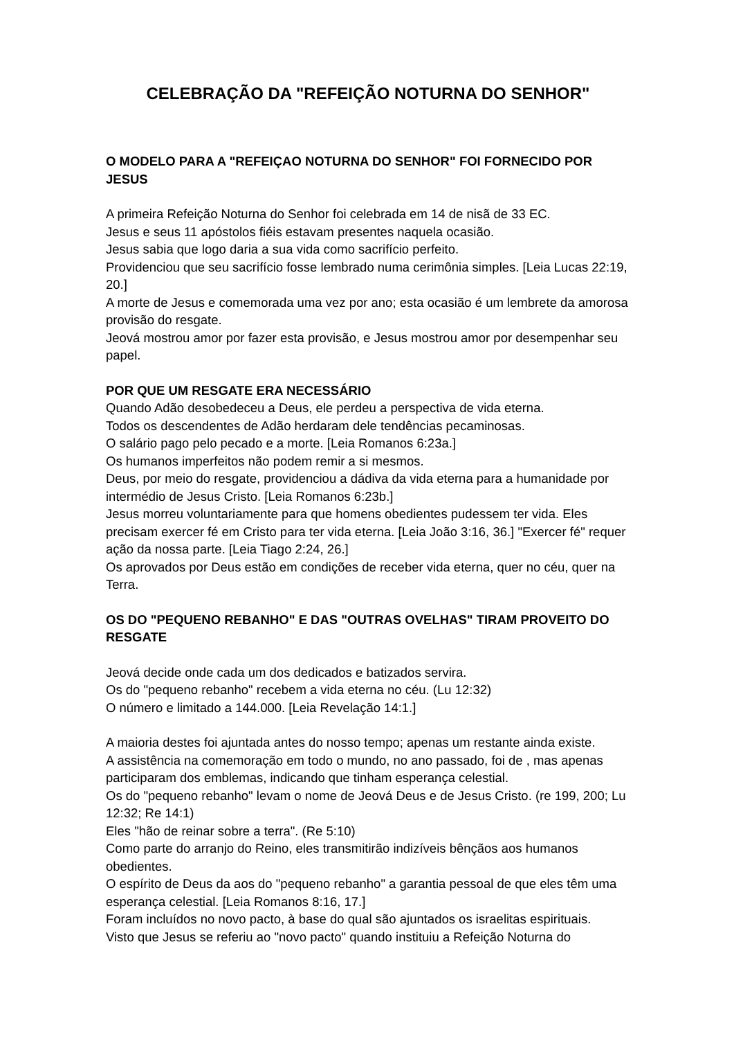CELEBRAÇÃO DA "REFEIÇÃO NOTURNA DO SENHOR"
O MODELO PARA A "REFEIÇAO NOTURNA DO SENHOR" FOI FORNECIDO POR JESUS
A primeira Refeição Noturna do Senhor foi celebrada em 14 de nisã de 33 EC.
Jesus e seus 11 apóstolos fiéis estavam presentes naquela ocasião.
Jesus sabia que logo daria a sua vida como sacrifício perfeito.
Providenciou que seu sacrifício fosse lembrado numa cerimônia simples. [Leia Lucas 22:19, 20.]
A morte de Jesus e comemorada uma vez por ano; esta ocasião é um lembrete da amorosa provisão do resgate.
Jeová mostrou amor por fazer esta provisão, e Jesus mostrou amor por desempenhar seu papel.
POR QUE UM RESGATE ERA NECESSÁRIO
Quando Adão desobedeceu a Deus, ele perdeu a perspectiva de vida eterna.
Todos os descendentes de Adão herdaram dele tendências pecaminosas.
O salário pago pelo pecado e a morte. [Leia Romanos 6:23a.]
Os humanos imperfeitos não podem remir a si mesmos.
Deus, por meio do resgate, providenciou a dádiva da vida eterna para a humanidade por intermédio de Jesus Cristo. [Leia Romanos 6:23b.]
Jesus morreu voluntariamente para que homens obedientes pudessem ter vida. Eles precisam exercer fé em Cristo para ter vida eterna. [Leia João 3:16, 36.] "Exercer fé" requer ação da nossa parte. [Leia Tiago 2:24, 26.]
Os aprovados por Deus estão em condições de receber vida eterna, quer no céu, quer na Terra.
OS DO "PEQUENO REBANHO" E DAS "OUTRAS OVELHAS" TIRAM PROVEITO DO RESGATE
Jeová decide onde cada um dos dedicados e batizados servira.
Os do "pequeno rebanho" recebem a vida eterna no céu. (Lu 12:32)
O número e limitado a 144.000. [Leia Revelação 14:1.]
A maioria destes foi ajuntada antes do nosso tempo; apenas um restante ainda existe.
A assistência na comemoração em todo o mundo, no ano passado, foi de , mas apenas participaram dos emblemas, indicando que tinham esperança celestial.
Os do "pequeno rebanho" levam o nome de Jeová Deus e de Jesus Cristo. (re 199, 200; Lu 12:32; Re 14:1)
Eles "hão de reinar sobre a terra". (Re 5:10)
Como parte do arranjo do Reino, eles transmitirão indizíveis bênçãos aos humanos obedientes.
O espírito de Deus da aos do "pequeno rebanho" a garantia pessoal de que eles têm uma esperança celestial. [Leia Romanos 8:16, 17.]
Foram incluídos no novo pacto, à base do qual são ajuntados os israelitas espirituais.
Visto que Jesus se referiu ao "novo pacto" quando instituiu a Refeição Noturna do